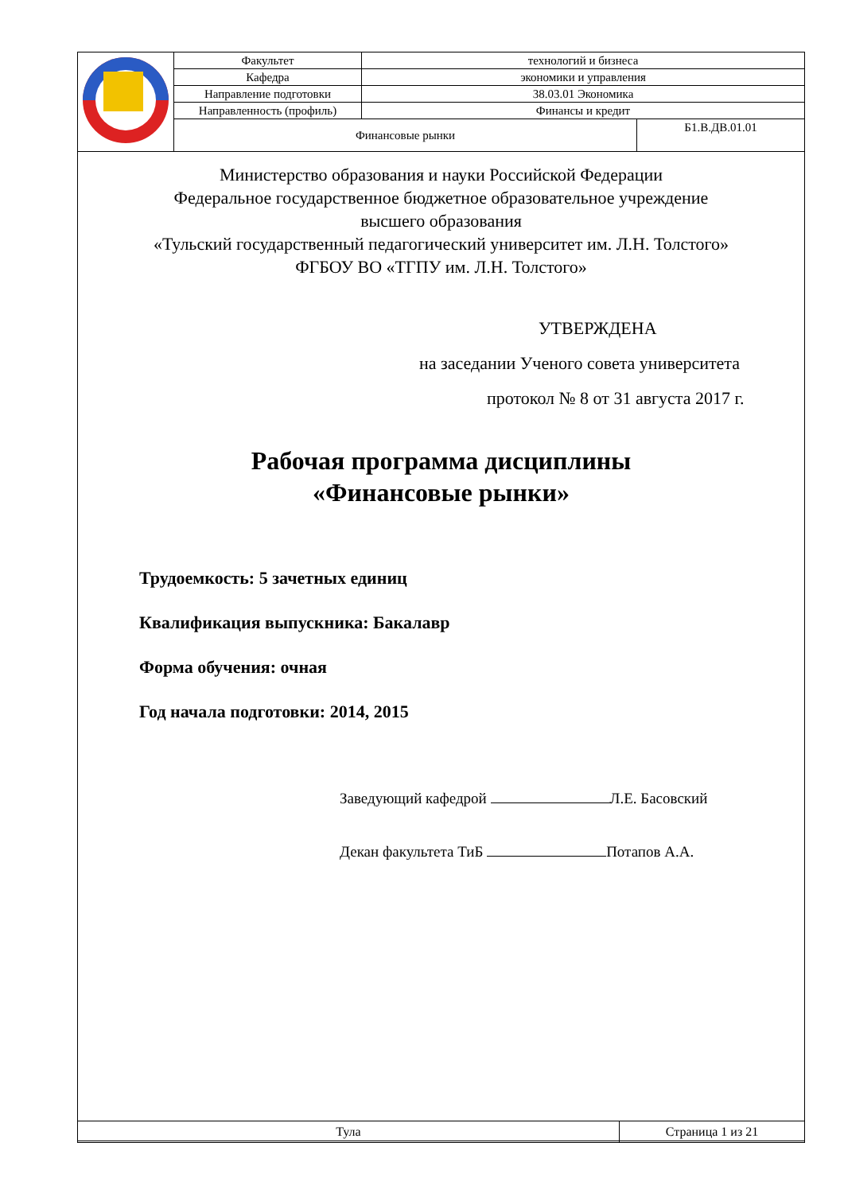| | Факультет | технологий и бизнеса | |
| | Кафедра | экономики и управления | |
| | Направление подготовки | 38.03.01 Экономика | |
| | Направленность (профиль) | Финансы и кредит | |
| | Финансовые рынки | | Б1.В.ДВ.01.01 |
Министерство образования и науки Российской Федерации
Федеральное государственное бюджетное образовательное учреждение
высшего образования
«Тульский государственный педагогический университет им. Л.Н. Толстого»
ФГБОУ ВО «ТГПУ им. Л.Н. Толстого»
УТВЕРЖДЕНА
на заседании Ученого совета университета
протокол № 8 от 31 августа 2017 г.
Рабочая программа дисциплины
«Финансовые рынки»
Трудоемкость: 5 зачетных единиц
Квалификация выпускника: Бакалавр
Форма обучения: очная
Год начала подготовки: 2014, 2015
Заведующий кафедрой Л.Е. Басовский
Декан факультета ТиБ Потапов А.А.
| Тула | Страница 1 из 21 |